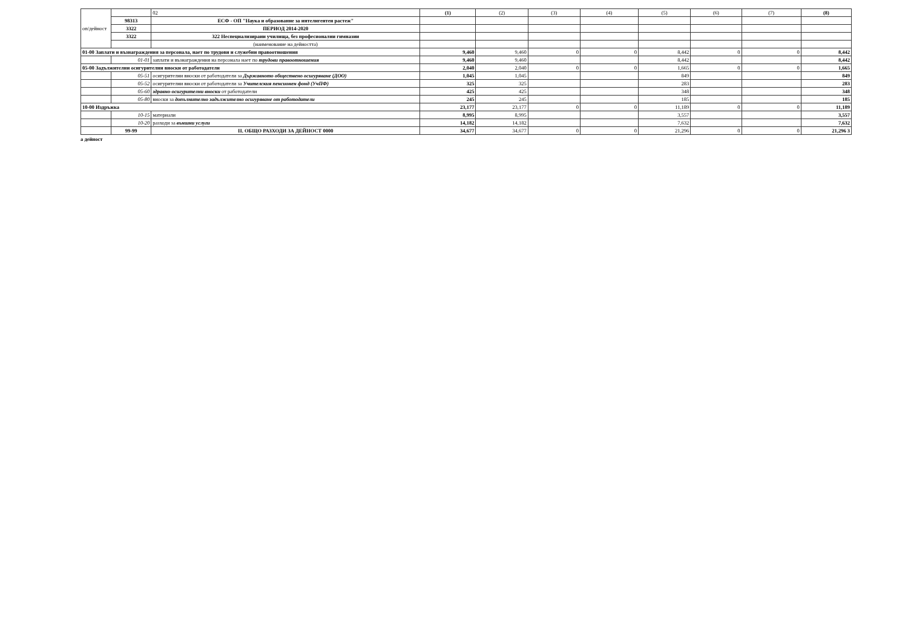| оп/дейност | | 02 | (1) | (2) | (3) | (4) | (5) | (6) | (7) | (8) |
| | 98313 | ЕСФ - ОП "Наука и образование за интелигентен растеж" | | | | | | | | |
| | 3322 | ПЕРИОД 2014-2020 | | | | | | | | |
| | 3322 | 322 Неспециализирани училища, без професионални гимназии | | | | | | | | |
| | | (наименование на дейността) | | | | | | | | |
| 01-00 Заплати и възнаграждения за персонала, нает по трудови и служебни правоотношения | | | 9,460 | 9,460 | 0 | 0 | 8,442 | 0 | 0 | 8,442 |
| | 01-01 | заплати и възнаграждения на персонала нает по трудови правоотношения | 9,460 | 9,460 | | | 8,442 | | | 8,442 |
| 05-00 Задължителни осигурителни вноски от работодатели | | | 2,040 | 2,040 | 0 | 0 | 1,665 | 0 | 0 | 1,665 |
| | 05-51 | осигурителни вноски от работодатели за Държавното обществено осигуряване (ДОО) | 1,045 | 1,045 | | | 849 | | | 849 |
| | 05-52 | осигурителни вноски от работодатели за Учителския пенсионен фонд (УчПФ) | 325 | 325 | | | 283 | | | 283 |
| | 05-60 | здравно-осигурителни вноски от работодатели | 425 | 425 | | | 348 | | | 348 |
| | 05-80 | вноски за допълнително задължително осигуряване от работодатели | 245 | 245 | | | 185 | | | 185 |
| 10-00 Издръжка | | | 23,177 | 23,177 | 0 | 0 | 11,189 | 0 | 0 | 11,189 |
| | 10-15 | материали | 8,995 | 8,995 | | | 3,557 | | | 3,557 |
| | 10-20 | разходи за външни услуги | 14,182 | 14,182 | | | 7,632 | | | 7,632 |
| | 99-99 | II. ОБЩО РАЗХОДИ ЗА ДЕЙНОСТ 0000 | 34,677 | 34,677 | 0 | 0 | 21,296 | 0 | 0 | 21,296 3 |
а дейност